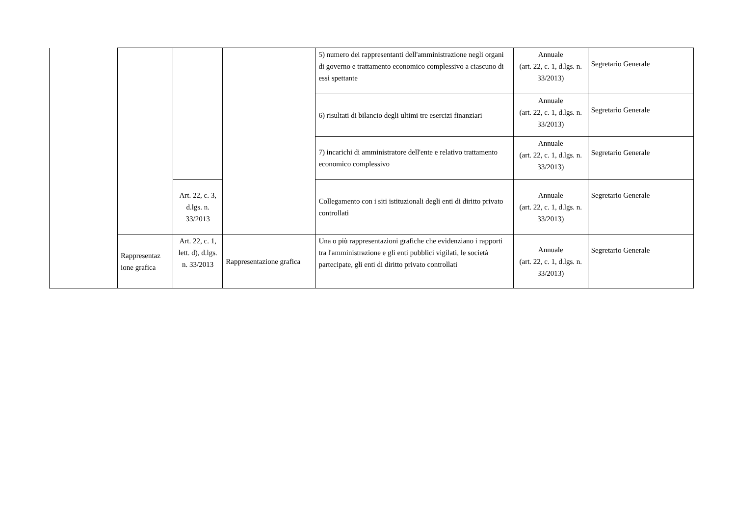| | | | | 5) numero dei rappresentanti dell'amministrazione negli organi di governo e trattamento economico complessivo a ciascuno di essi spettante | Annuale (art. 22, c. 1, d.lgs. n. 33/2013) | Segretario Generale |
| | | | | 6) risultati di bilancio degli ultimi tre esercizi finanziari | Annuale (art. 22, c. 1, d.lgs. n. 33/2013) | Segretario Generale |
| | | | | 7) incarichi di amministratore dell'ente e relativo trattamento economico complessivo | Annuale (art. 22, c. 1, d.lgs. n. 33/2013) | Segretario Generale |
| | | Art. 22, c. 3, d.lgs. n. 33/2013 | | Collegamento con i siti istituzionali degli enti di diritto privato controllati | Annuale (art. 22, c. 1, d.lgs. n. 33/2013) | Segretario Generale |
| | Rappresentaz ione grafica | Art. 22, c. 1, lett. d), d.lgs. n. 33/2013 | Rappresentazione grafica | Una o più rappresentazioni grafiche che evidenziano i rapporti tra l'amministrazione e gli enti pubblici vigilati, le società partecipate, gli enti di diritto privato controllati | Annuale (art. 22, c. 1, d.lgs. n. 33/2013) | Segretario Generale |